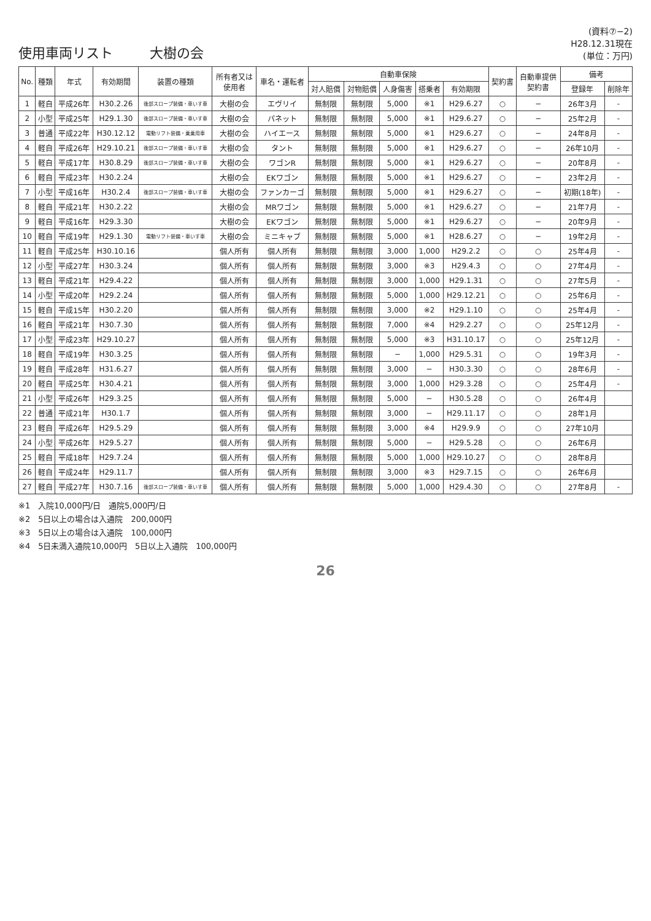使用車両リスト 大樹の会
(資料⑦−2)
H28.12.31現在
(単位：万円)
| No. | 種類 | 年式 | 有効期間 | 装置の種類 | 所有者又は 使用者 | 車名・運転者 | 自動車保険 | | | | | 契約書 | 自動車提供 契約書 | 備考 | |
| --- | --- | --- | --- | --- | --- | --- | --- | --- | --- | --- | --- | --- | --- | --- | --- |
| | | | | | | | 対人賠償 | 対物賠償 | 人身傷害 | 搭乗者 | 有効期限 | | | 登録年 | 削除年 |
| 1 | 軽自 | 平成26年 | H30.2.26 | 後部スロープ装備・車いす車 | 大樹の会 | エヴリイ | 無制限 | 無制限 | 5,000 | ※1 | H29.6.27 | ○ | − | 26年3月 | - |
| 2 | 小型 | 平成25年 | H29.1.30 | 後部スロープ装備・車いす車 | 大樹の会 | パネット | 無制限 | 無制限 | 5,000 | ※1 | H29.6.27 | ○ | − | 25年2月 | - |
| 3 | 普通 | 平成22年 | H30.12.12 | 電動リフト装備・乗乗用車 | 大樹の会 | ハイエース | 無制限 | 無制限 | 5,000 | ※1 | H29.6.27 | ○ | − | 24年8月 | - |
| 4 | 軽自 | 平成26年 | H29.10.21 | 後部スロープ装備・車いす車 | 大樹の会 | タント | 無制限 | 無制限 | 5,000 | ※1 | H29.6.27 | ○ | − | 26年10月 | - |
| 5 | 軽自 | 平成17年 | H30.8.29 | 後部スロープ装備・車いす車 | 大樹の会 | ワゴンR | 無制限 | 無制限 | 5,000 | ※1 | H29.6.27 | ○ | − | 20年8月 | - |
| 6 | 軽自 | 平成23年 | H30.2.24 | | 大樹の会 | EKワゴン | 無制限 | 無制限 | 5,000 | ※1 | H29.6.27 | ○ | − | 23年2月 | - |
| 7 | 小型 | 平成16年 | H30.2.4 | 後部スロープ装備・車いす車 | 大樹の会 | ファンカーゴ | 無制限 | 無制限 | 5,000 | ※1 | H29.6.27 | ○ | − | 初期(18年) | - |
| 8 | 軽自 | 平成21年 | H30.2.22 | | 大樹の会 | MRワゴン | 無制限 | 無制限 | 5,000 | ※1 | H29.6.27 | ○ | − | 21年7月 | - |
| 9 | 軽自 | 平成16年 | H29.3.30 | | 大樹の会 | EKワゴン | 無制限 | 無制限 | 5,000 | ※1 | H29.6.27 | ○ | − | 20年9月 | - |
| 10 | 軽自 | 平成19年 | H29.1.30 | 電動リフト装備・車いす車 | 大樹の会 | ミニキャブ | 無制限 | 無制限 | 5,000 | ※1 | H28.6.27 | ○ | − | 19年2月 | - |
| 11 | 軽自 | 平成25年 | H30.10.16 | | 個人所有 | 個人所有 | 無制限 | 無制限 | 3,000 | 1,000 | H29.2.2 | ○ | ○ | 25年4月 | - |
| 12 | 小型 | 平成27年 | H30.3.24 | | 個人所有 | 個人所有 | 無制限 | 無制限 | 3,000 | ※3 | H29.4.3 | ○ | ○ | 27年4月 | - |
| 13 | 軽自 | 平成21年 | H29.4.22 | | 個人所有 | 個人所有 | 無制限 | 無制限 | 3,000 | 1,000 | H29.1.31 | ○ | ○ | 27年5月 | - |
| 14 | 小型 | 平成20年 | H29.2.24 | | 個人所有 | 個人所有 | 無制限 | 無制限 | 5,000 | 1,000 | H29.12.21 | ○ | ○ | 25年6月 | - |
| 15 | 軽自 | 平成15年 | H30.2.20 | | 個人所有 | 個人所有 | 無制限 | 無制限 | 3,000 | ※2 | H29.1.10 | ○ | ○ | 25年4月 | - |
| 16 | 軽自 | 平成21年 | H30.7.30 | | 個人所有 | 個人所有 | 無制限 | 無制限 | 7,000 | ※4 | H29.2.27 | ○ | ○ | 25年12月 | - |
| 17 | 小型 | 平成23年 | H29.10.27 | | 個人所有 | 個人所有 | 無制限 | 無制限 | 5,000 | ※3 | H31.10.17 | ○ | ○ | 25年12月 | - |
| 18 | 軽自 | 平成19年 | H30.3.25 | | 個人所有 | 個人所有 | 無制限 | 無制限 | − | 1,000 | H29.5.31 | ○ | ○ | 19年3月 | - |
| 19 | 軽自 | 平成28年 | H31.6.27 | | 個人所有 | 個人所有 | 無制限 | 無制限 | 3,000 | − | H30.3.30 | ○ | ○ | 28年6月 | - |
| 20 | 軽自 | 平成25年 | H30.4.21 | | 個人所有 | 個人所有 | 無制限 | 無制限 | 3,000 | 1,000 | H29.3.28 | ○ | ○ | 25年4月 | - |
| 21 | 小型 | 平成26年 | H29.3.25 | | 個人所有 | 個人所有 | 無制限 | 無制限 | 5,000 | − | H30.5.28 | ○ | ○ | 26年4月 | |
| 22 | 普通 | 平成21年 | H30.1.7 | | 個人所有 | 個人所有 | 無制限 | 無制限 | 3,000 | − | H29.11.17 | ○ | ○ | 28年1月 | |
| 23 | 軽自 | 平成26年 | H29.5.29 | | 個人所有 | 個人所有 | 無制限 | 無制限 | 3,000 | ※4 | H29.9.9 | ○ | ○ | 27年10月 | |
| 24 | 小型 | 平成26年 | H29.5.27 | | 個人所有 | 個人所有 | 無制限 | 無制限 | 5,000 | − | H29.5.28 | ○ | ○ | 26年6月 | |
| 25 | 軽自 | 平成18年 | H29.7.24 | | 個人所有 | 個人所有 | 無制限 | 無制限 | 5,000 | 1,000 | H29.10.27 | ○ | ○ | 28年8月 | |
| 26 | 軽自 | 平成24年 | H29.11.7 | | 個人所有 | 個人所有 | 無制限 | 無制限 | 3,000 | ※3 | H29.7.15 | ○ | ○ | 26年6月 | |
| 27 | 軽自 | 平成27年 | H30.7.16 | 後部スロープ装備・車いす車 | 個人所有 | 個人所有 | 無制限 | 無制限 | 5,000 | 1,000 | H29.4.30 | ○ | ○ | 27年8月 | - |
※1　入院10,000円/日　通院5,000円/日
※2　5日以上の場合は入通院　200,000円
※3　5日以上の場合は入通院　100,000円
※4　5日未満入通院10,000円　5日以上入通院　100,000円
26